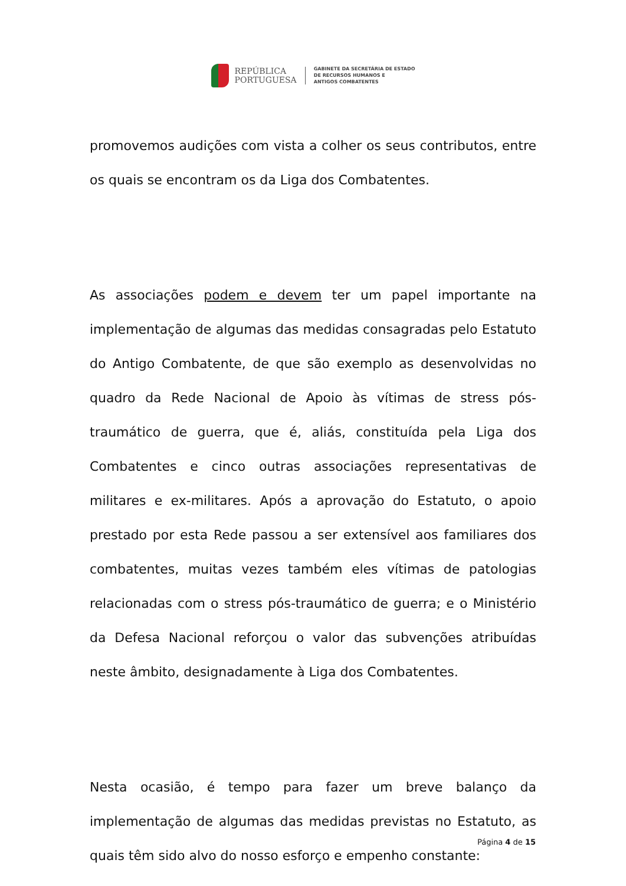REPÚBLICA
PORTUGUESA
GABINETE DA SECRETÁRIA DE ESTADO
DE RECURSOS HUMANOS E
ANTIGOS COMBATENTES
promovemos audições com vista a colher os seus contributos, entre os quais se encontram os da Liga dos Combatentes.
As associações podem e devem ter um papel importante na implementação de algumas das medidas consagradas pelo Estatuto do Antigo Combatente, de que são exemplo as desenvolvidas no quadro da Rede Nacional de Apoio às vítimas de stress pós-traumático de guerra, que é, aliás, constituída pela Liga dos Combatentes e cinco outras associações representativas de militares e ex-militares. Após a aprovação do Estatuto, o apoio prestado por esta Rede passou a ser extensível aos familiares dos combatentes, muitas vezes também eles vítimas de patologias relacionadas com o stress pós-traumático de guerra; e o Ministério da Defesa Nacional reforçou o valor das subvenções atribuídas neste âmbito, designadamente à Liga dos Combatentes.
Nesta ocasião, é tempo para fazer um breve balanço da implementação de algumas das medidas previstas no Estatuto, as quais têm sido alvo do nosso esforço e empenho constante:
Página 4 de 15